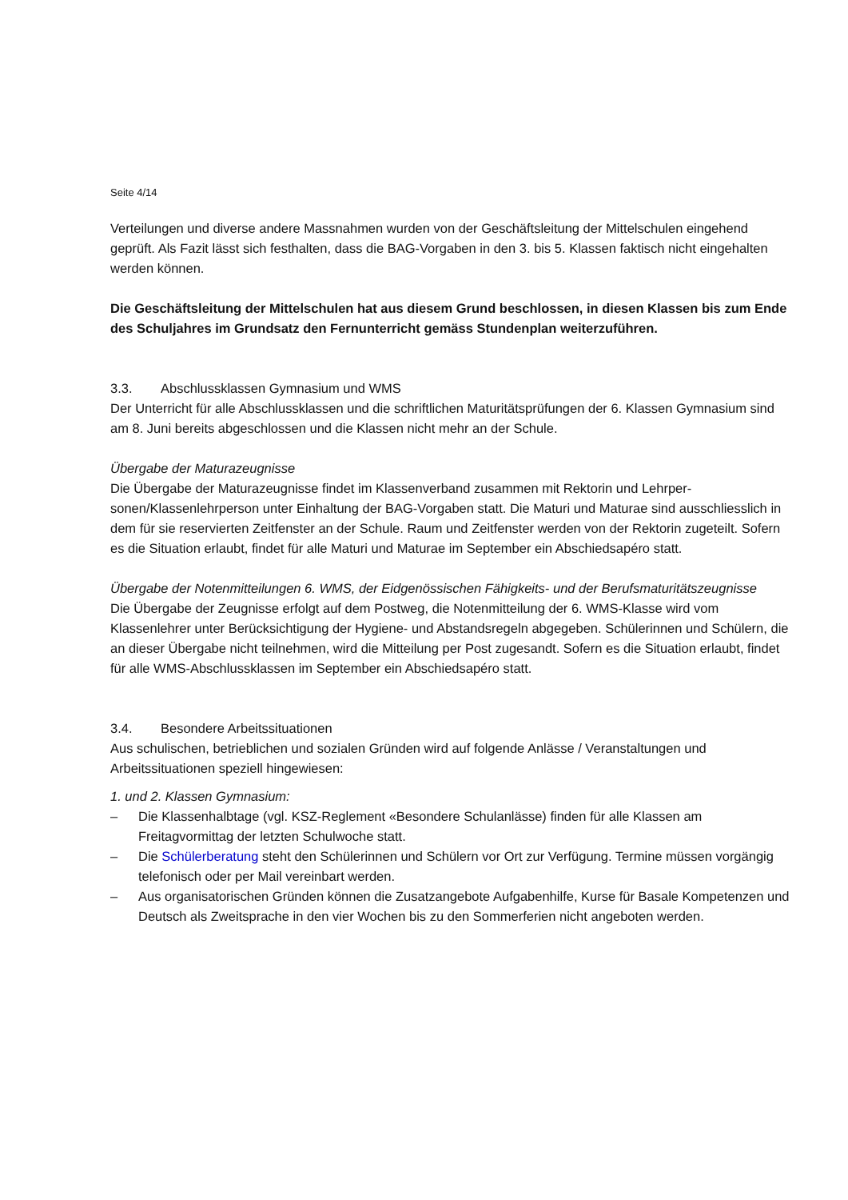Seite 4/14
Verteilungen und diverse andere Massnahmen wurden von der Geschäftsleitung der Mittelschulen eingehend geprüft. Als Fazit lässt sich festhalten, dass die BAG-Vorgaben in den 3. bis 5. Klassen faktisch nicht eingehalten werden können.
Die Geschäftsleitung der Mittelschulen hat aus diesem Grund beschlossen, in diesen Klassen bis zum Ende des Schuljahres im Grundsatz den Fernunterricht gemäss Stundenplan weiter­zuführen.
3.3. Abschlussklassen Gymnasium und WMS
Der Unterricht für alle Abschlussklassen und die schriftlichen Maturitätsprüfungen der 6. Klassen Gymnasium sind am 8. Juni bereits abgeschlossen und die Klassen nicht mehr an der Schule.
Übergabe der Maturazeugnisse
Die Übergabe der Maturazeugnisse findet im Klassenverband zusammen mit Rektorin und Lehrper­sonen/Klassenlehrperson unter Einhaltung der BAG-Vorgaben statt. Die Maturi und Maturae sind ausschliesslich in dem für sie reservierten Zeitfenster an der Schule. Raum und Zeitfenster werden von der Rektorin zugeteilt. Sofern es die Situation erlaubt, findet für alle Maturi und Maturae im September ein Abschiedsapéro statt.
Übergabe der Notenmitteilungen 6. WMS, der Eidgenössischen Fähigkeits- und der Berufsmaturi­tätszeugnisse
Die Übergabe der Zeugnisse erfolgt auf dem Postweg, die Notenmitteilung der 6. WMS-Klasse wird vom Klassenlehrer unter Berücksichtigung der Hygiene- und Abstandsregeln abgegeben. Schülerin­nen und Schülern, die an dieser Übergabe nicht teilnehmen, wird die Mitteilung per Post zugesandt. Sofern es die Situation erlaubt, findet für alle WMS-Abschlussklassen im September ein Abschieds­apéro statt.
3.4. Besondere Arbeitssituationen
Aus schulischen, betrieblichen und sozialen Gründen wird auf folgende Anlässe / Veranstaltungen und Arbeitssituationen speziell hingewiesen:
1. und 2. Klassen Gymnasium:
– Die Klassenhalbtage (vgl. KSZ-Reglement «Besondere Schulanlässe) finden für alle Klassen am Freitagvormittag der letzten Schulwoche statt.
– Die Schülerberatung steht den Schülerinnen und Schülern vor Ort zur Verfügung. Termine müs­sen vorgängig telefonisch oder per Mail vereinbart werden.
– Aus organisatorischen Gründen können die Zusatzangebote Aufgabenhilfe, Kurse für Basale Kompetenzen und Deutsch als Zweitsprache in den vier Wochen bis zu den Sommerferien nicht angeboten werden.